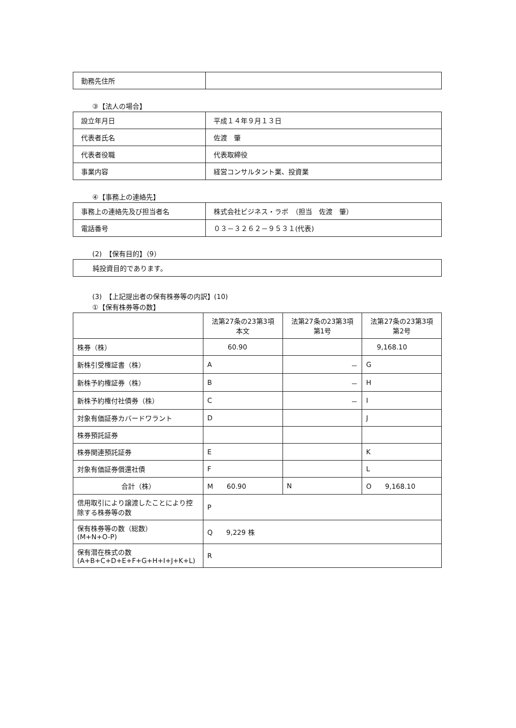| 勤務先住所 | |
③【法人の場合】
| 設立年月日 | 平成１４年９月１３日 |
| 代表者氏名 | 佐渡 肇 |
| 代表者役職 | 代表取締役 |
| 事業内容 | 経営コンサルタント業、投資業 |
④【事務上の連絡先】
| 事務上の連絡先及び担当者名 | 株式会社ビジネス・ラボ （担当 佐渡 肇） |
| 電話番号 | ０３－３２６２－９５３１(代表) |
(2)　【保有目的】（9）
| 純投資目的であります。 |
(3)　【上記提出者の保有株券等の内訳】(10)
①【保有株券等の数】
| | 法第27条の23第3項 本文 | 法第27条の23第3項 第1号 | 法第27条の23第3項 第2号 |
| --- | --- | --- | --- |
| 株券（株） | 60.90 | | 9,168.10 |
| 新株引受権証書（株） | A | － | G |
| 新株予約権証券（株） | B | － | H |
| 新株予約権付社債券（株） | C | － | I |
| 対象有価証券カバードワラント | D | | J |
| 株券預託証券 | | | |
| 株券関連預託証券 | E | | K |
| 対象有価証券償還社債 | F | | L |
| 合計（株） | M 60.90 | N | O 9,168.10 |
| 信用取引により譲渡したことにより控除する株券等の数 | P | | |
| 保有株券等の数（総数） (M+N+O-P) | Q 9,229 株 | | |
| 保有潜在株式の数 (A+B+C+D+E+F+G+H+I+J+K+L) | R | | |